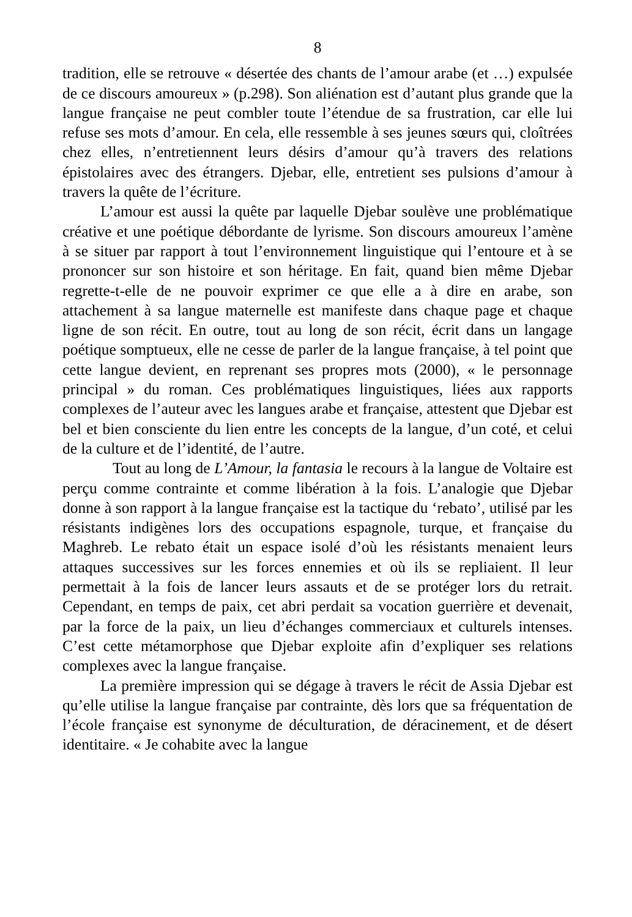8
tradition, elle se retrouve « désertée des chants de l’amour arabe (et …) expulsée de ce discours amoureux » (p.298). Son aliénation est d’autant plus grande que la langue française ne peut combler toute l’étendue de sa frustration, car elle lui refuse ses mots d’amour. En cela, elle ressemble à ses jeunes sœurs qui, cloîtrées chez elles, n’entretiennent leurs désirs d’amour qu’à travers des relations épistolaires avec des étrangers. Djebar, elle, entretient ses pulsions d’amour à travers la quête de l’écriture.
L’amour est aussi la quête par laquelle Djebar soulève une problématique créative et une poétique débordante de lyrisme. Son discours amoureux l’amène à se situer par rapport à tout l’environnement linguistique qui l’entoure et à se prononcer sur son histoire et son héritage. En fait, quand bien même Djebar regrette-t-elle de ne pouvoir exprimer ce que elle a à dire en arabe, son attachement à sa langue maternelle est manifeste dans chaque page et chaque ligne de son récit. En outre, tout au long de son récit, écrit dans un langage poétique somptueux, elle ne cesse de parler de la langue française, à tel point que cette langue devient, en reprenant ses propres mots (2000), « le personnage principal » du roman. Ces problématiques linguistiques, liées aux rapports complexes de l’auteur avec les langues arabe et française, attestent que Djebar est bel et bien consciente du lien entre les concepts de la langue, d’un coté, et celui de la culture et de l’identité, de l’autre.
Tout au long de L’Amour, la fantasia le recours à la langue de Voltaire est perçu comme contrainte et comme libération à la fois. L’analogie que Djebar donne à son rapport à la langue française est la tactique du ‘rebato’, utilisé par les résistants indigènes lors des occupations espagnole, turque, et française du Maghreb. Le rebato était un espace isolé d’où les résistants menaient leurs attaques successives sur les forces ennemies et où ils se repliaient. Il leur permettait à la fois de lancer leurs assauts et de se protéger lors du retrait. Cependant, en temps de paix, cet abri perdait sa vocation guerrière et devenait, par la force de la paix, un lieu d’échanges commerciaux et culturels intenses. C’est cette métamorphose que Djebar exploite afin d’expliquer ses relations complexes avec la langue française.
La première impression qui se dégage à travers le récit de Assia Djebar est qu’elle utilise la langue française par contrainte, dès lors que sa fréquentation de l’école française est synonyme de déculturation, de déracinement, et de désert identitaire. « Je cohabite avec la langue